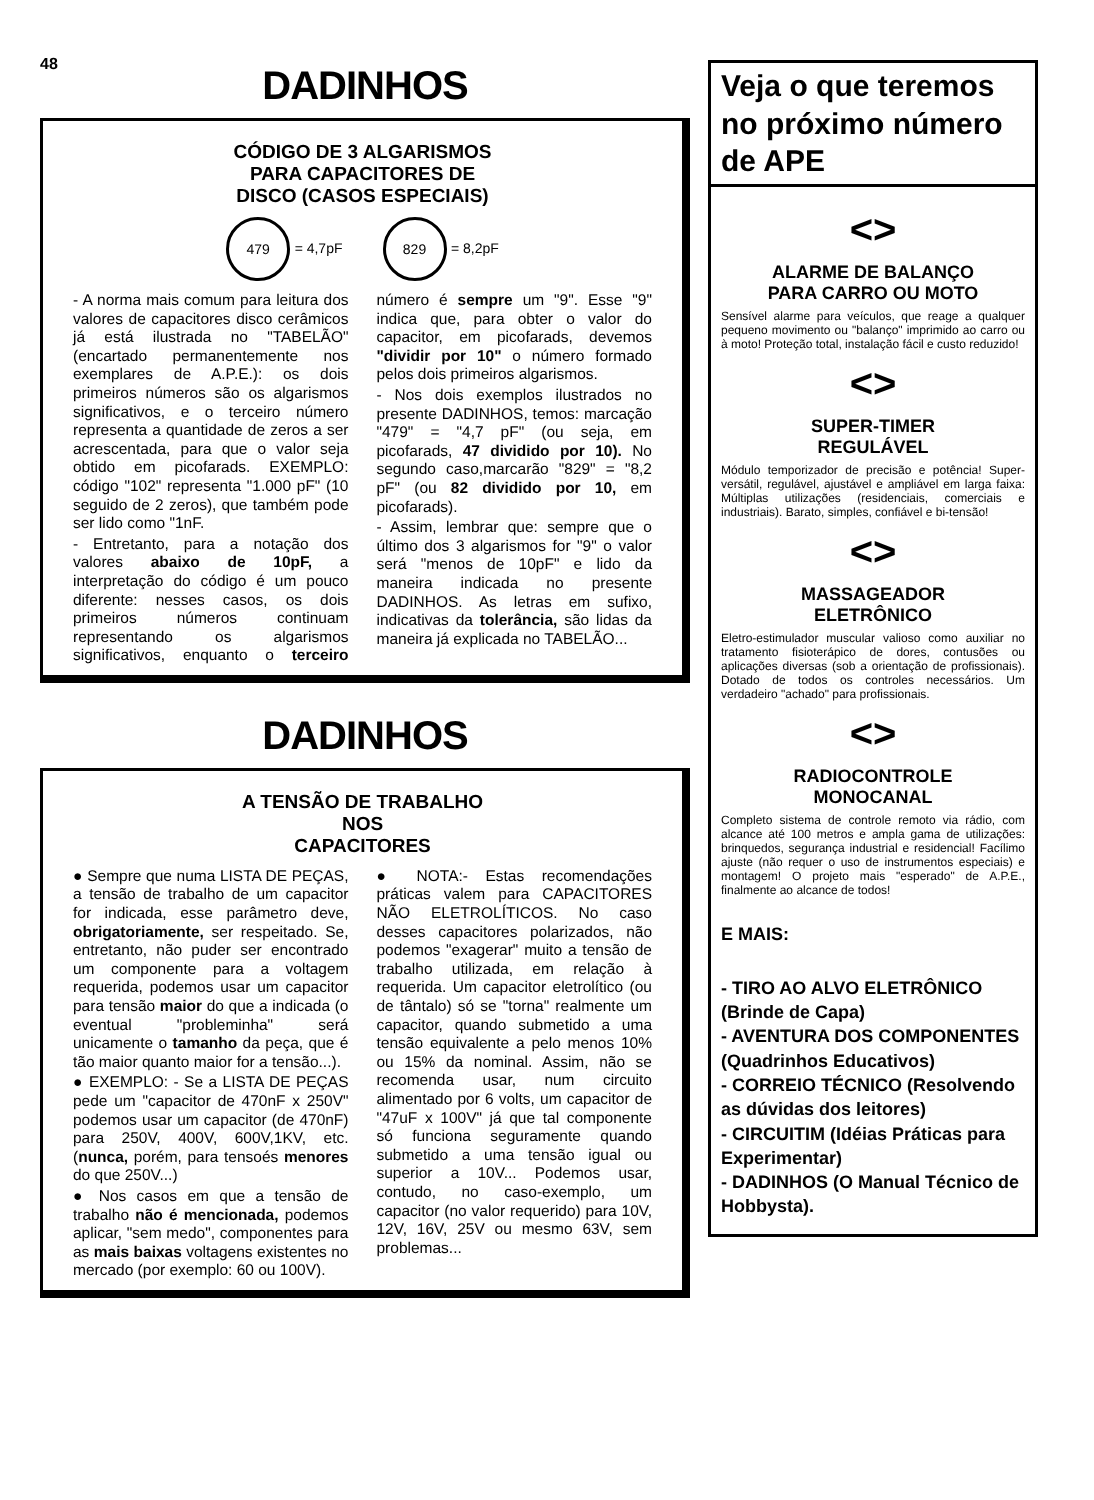48
DADINHOS
CÓDIGO DE 3 ALGARISMOS
PARA CAPACITORES DE
DISCO (CASOS ESPECIAIS)
479 = 4,7pF
829 = 8,2pF
- A norma mais comum para leitura dos valores de capacitores disco cerâmicos já está ilustrada no "TABELÃO" (encartado permanentemente nos exemplares de A.P.E.): os dois primeiros números são os algarismos significativos, e o terceiro número representa a quantidade de zeros a ser acrescentada, para que o valor seja obtido em picofarads. EXEMPLO: código "102" representa "1.000 pF" (10 seguido de 2 zeros), que também pode ser lido como "1nF.
- Entretanto, para a notação dos valores abaixo de 10pF, a interpretação do código é um pouco diferente: nesses casos, os dois primeiros números continuam representando os algarismos significativos, enquanto o terceiro número é sempre um "9". Esse "9" indica que, para obter o valor do capacitor, em picofarads, devemos "dividir por 10" o número formado pelos dois primeiros algarismos.
- Nos dois exemplos ilustrados no presente DADINHOS, temos: marcação "479" = "4,7 pF" (ou seja, em picofarads, 47 dividido por 10). No segundo caso,marcarão "829" = "8,2 pF" (ou 82 dividido por 10, em picofarads).
- Assim, lembrar que: sempre que o último dos 3 algarismos for "9" o valor será "menos de 10pF" e lido da maneira indicada no presente DADINHOS. As letras em sufixo, indicativas da tolerância, são lidas da maneira já explicada no TABELÃO...
DADINHOS
A TENSÃO DE TRABALHO
NOS
CAPACITORES
● Sempre que numa LISTA DE PEÇAS, a tensão de trabalho de um capacitor for indicada, esse parâmetro deve, obrigatoriamente, ser respeitado. Se, entretanto, não puder ser encontrado um componente para a voltagem requerida, podemos usar um capacitor para tensão maior do que a indicada (o eventual "probleminha" será unicamente o tamanho da peça, que é tão maior quanto maior for a tensão...).
● EXEMPLO: - Se a LISTA DE PEÇAS pede um "capacitor de 470nF x 250V" podemos usar um capacitor (de 470nF) para 250V, 400V, 600V,1KV, etc. (nunca, porém, para tensoés menores do que 250V...)
● Nos casos em que a tensão de trabalho não é mencionada, podemos aplicar, "sem medo", componentes para as mais baixas voltagens existentes no mercado (por exemplo: 60 ou 100V).
● NOTA:- Estas recomendações práticas valem para CAPACITORES NÃO ELETROLÍTICOS. No caso desses capacitores polarizados, não podemos "exagerar" muito a tensão de trabalho utilizada, em relação à requerida. Um capacitor eletrolítico (ou de tântalo) só se "torna" realmente um capacitor, quando submetido a uma tensão equivalente a pelo menos 10% ou 15% da nominal. Assim, não se recomenda usar, num circuito alimentado por 6 volts, um capacitor de "47uF x 100V" já que tal componente só funciona seguramente quando submetido a uma tensão igual ou superior a 10V... Podemos usar, contudo, no caso-exemplo, um capacitor (no valor requerido) para 10V, 12V, 16V, 25V ou mesmo 63V, sem problemas...
Veja o que teremos no próximo número de APE
<>
ALARME DE BALANÇO
PARA CARRO OU MOTO
Sensível alarme para veículos, que reage a qualquer pequeno movimento ou "balanço" imprimido ao carro ou à moto! Proteção total, instalação fácil e custo reduzido!
<>
SUPER-TIMER
REGULÁVEL
Módulo temporizador de precisão e potência! Super-versátil, regulável, ajustável e ampliável em larga faixa: Múltiplas utilizações (residenciais, comerciais e industriais). Barato, simples, confiável e bi-tensão!
<>
MASSAGEADOR
ELETRÔNICO
Eletro-estimulador muscular valioso como auxiliar no tratamento fisioterápico de dores, contusões ou aplicações diversas (sob a orientação de profissionais). Dotado de todos os controles necessários. Um verdadeiro "achado" para profissionais.
<>
RADIOCONTROLE
MONOCANAL
Completo sistema de controle remoto via rádio, com alcance até 100 metros e ampla gama de utilizações: brinquedos, segurança industrial e residencial! Facílimo ajuste (não requer o uso de instrumentos especiais) e montagem! O projeto mais "esperado" de A.P.E., finalmente ao alcance de todos!
E MAIS:
- TIRO AO ALVO ELETRÔNICO (Brinde de Capa)
- AVENTURA DOS COMPONENTES (Quadrinhos Educativos)
- CORREIO TÉCNICO (Resolvendo as dúvidas dos leitores)
- CIRCUITIM (Idéias Práticas para Experimentar)
- DADINHOS (O Manual Técnico de Hobbysta).